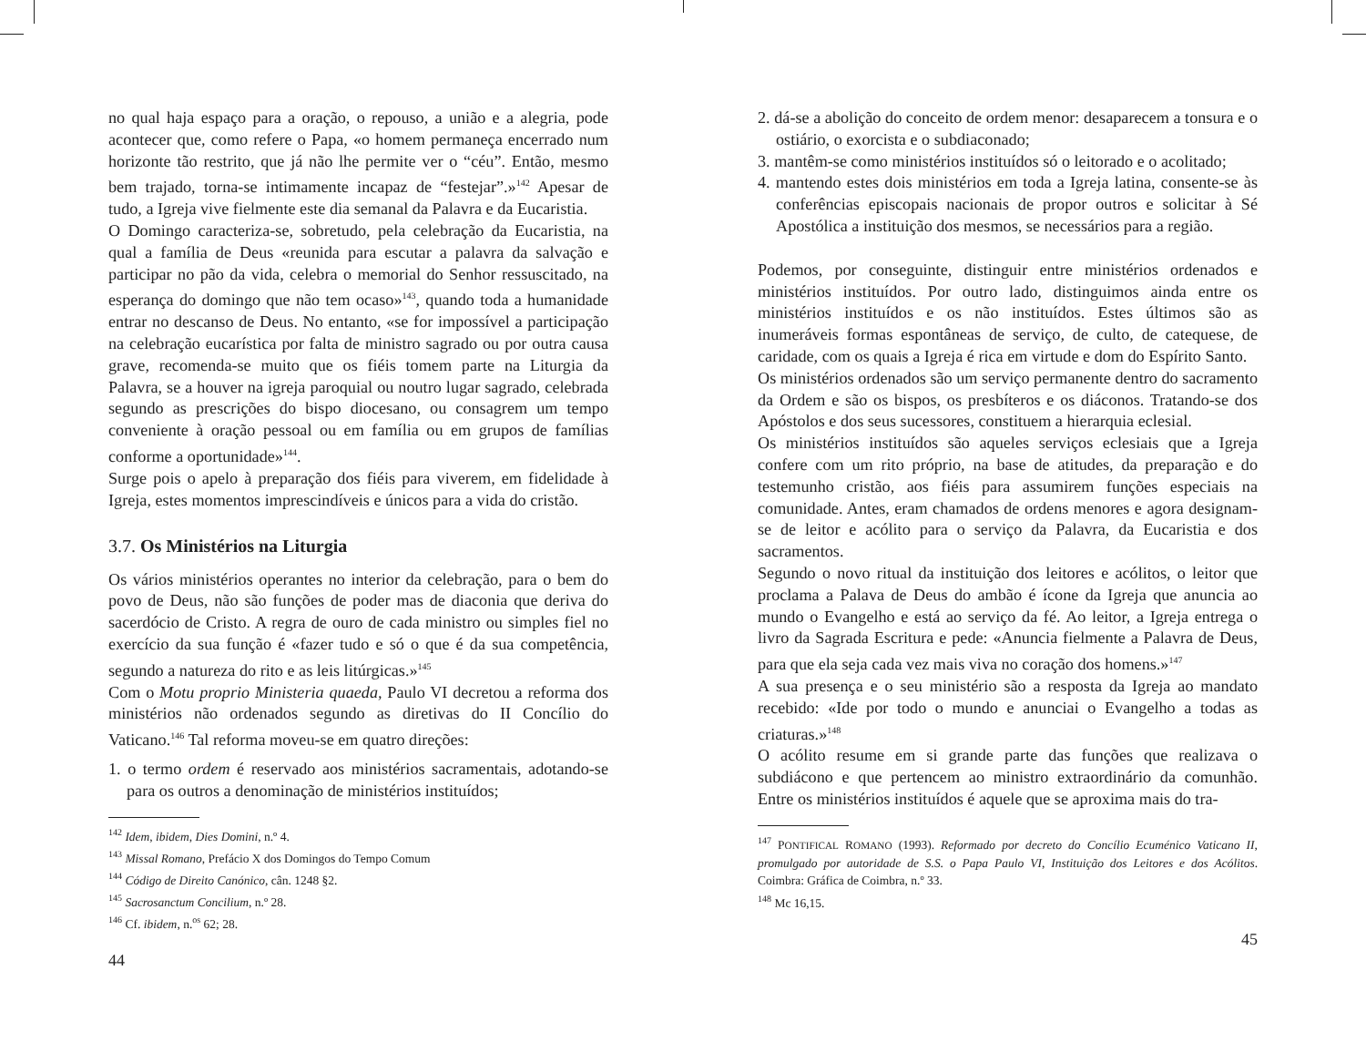no qual haja espaço para a oração, o repouso, a união e a alegria, pode acontecer que, como refere o Papa, «o homem permaneça encerrado num horizonte tão restrito, que já não lhe permite ver o “céu”. Então, mesmo bem trajado, torna-se intimamente incapaz de “festejar”.»<sup>142</sup> Apesar de tudo, a Igreja vive fielmente este dia semanal da Palavra e da Eucaristia.
O Domingo caracteriza-se, sobretudo, pela celebração da Eucaristia, na qual a família de Deus «reunida para escutar a palavra da salvação e participar no pão da vida, celebra o memorial do Senhor ressuscitado, na esperança do domingo que não tem ocaso»<sup>143</sup>, quando toda a humanidade entrar no descanso de Deus. No entanto, «se for impossível a participação na celebração eucarística por falta de ministro sagrado ou por outra causa grave, recomenda-se muito que os fiéis tomem parte na Liturgia da Palavra, se a houver na igreja paroquial ou noutro lugar sagrado, celebrada segundo as prescrições do bispo diocesano, ou consagrem um tempo conveniente à oração pessoal ou em família ou em grupos de famílias conforme a oportunidade»<sup>144</sup>.
Surge pois o apelo à preparação dos fiéis para viverem, em fidelidade à Igreja, estes momentos imprescindíveis e únicos para a vida do cristão.
3.7. Os Ministérios na Liturgia
Os vários ministérios operantes no interior da celebração, para o bem do povo de Deus, não são funções de poder mas de diaconia que deriva do sacerdócio de Cristo. A regra de ouro de cada ministro ou simples fiel no exercício da sua função é «fazer tudo e só o que é da sua competência, segundo a natureza do rito e as leis litúrgicas.»<sup>145</sup>
Com o Motu proprio Ministeria quaeda, Paulo VI decretou a reforma dos ministérios não ordenados segundo as diretivas do II Concílio do Vaticano.<sup>146</sup> Tal reforma moveu-se em quatro direções:
1. o termo ordem é reservado aos ministérios sacramentais, adotando-se para os outros a denominação de ministérios instituídos;
<sup>142</sup> Idem, ibidem, Dies Domini, n.º 4.
<sup>143</sup> Missal Romano, Prefácio X dos Domingos do Tempo Comum
<sup>144</sup> Código de Direito Canónico, cân. 1248 §2.
<sup>145</sup> Sacrosanctum Concilium, n.º 28.
<sup>146</sup> Cf. ibidem, n.<sup>os</sup> 62; 28.
44
2. dá-se a abolição do conceito de ordem menor: desaparecem a tonsura e o ostiário, o exorcista e o subdiaconado;
3. mantêm-se como ministérios instituídos só o leitorado e o acolitado;
4. mantendo estes dois ministérios em toda a Igreja latina, consente-se às conferências episcopais nacionais de propor outros e solicitar à Sé Apostólica a instituição dos mesmos, se necessários para a região.
Podemos, por conseguinte, distinguir entre ministérios ordenados e ministérios instituídos. Por outro lado, distinguimos ainda entre os ministérios instituídos e os não instituídos. Estes últimos são as inumeráveis formas espontâneas de serviço, de culto, de catequese, de caridade, com os quais a Igreja é rica em virtude e dom do Espírito Santo.
Os ministérios ordenados são um serviço permanente dentro do sacramento da Ordem e são os bispos, os presbíteros e os diáconos. Tratando-se dos Apóstolos e dos seus sucessores, constituem a hierarquia eclesial.
Os ministérios instituídos são aqueles serviços eclesiais que a Igreja confere com um rito próprio, na base de atitudes, da preparação e do testemunho cristão, aos fiéis para assumirem funções especiais na comunidade. Antes, eram chamados de ordens menores e agora designam-se de leitor e acólito para o serviço da Palavra, da Eucaristia e dos sacramentos.
Segundo o novo ritual da instituição dos leitores e acólitos, o leitor que proclama a Palava de Deus do ambão é ícone da Igreja que anuncia ao mundo o Evangelho e está ao serviço da fé. Ao leitor, a Igreja entrega o livro da Sagrada Escritura e pede: «Anuncia fielmente a Palavra de Deus, para que ela seja cada vez mais viva no coração dos homens.»<sup>147</sup>
A sua presença e o seu ministério são a resposta da Igreja ao mandato recebido: «Ide por todo o mundo e anunciai o Evangelho a todas as criaturas.»<sup>148</sup>
O acólito resume em si grande parte das funções que realizava o subdiácono e que pertencem ao ministro extraordinário da comunhão. Entre os ministérios instituídos é aquele que se aproxima mais do tra-
<sup>147</sup> PONTIFICAL ROMANO (1993). Reformado por decreto do Concílio Ecuménico Vaticano II, promulgado por autoridade de S.S. o Papa Paulo VI, Instituição dos Leitores e dos Acólitos. Coimbra: Gráfica de Coimbra, n.º 33.
<sup>148</sup> Mc 16,15.
45